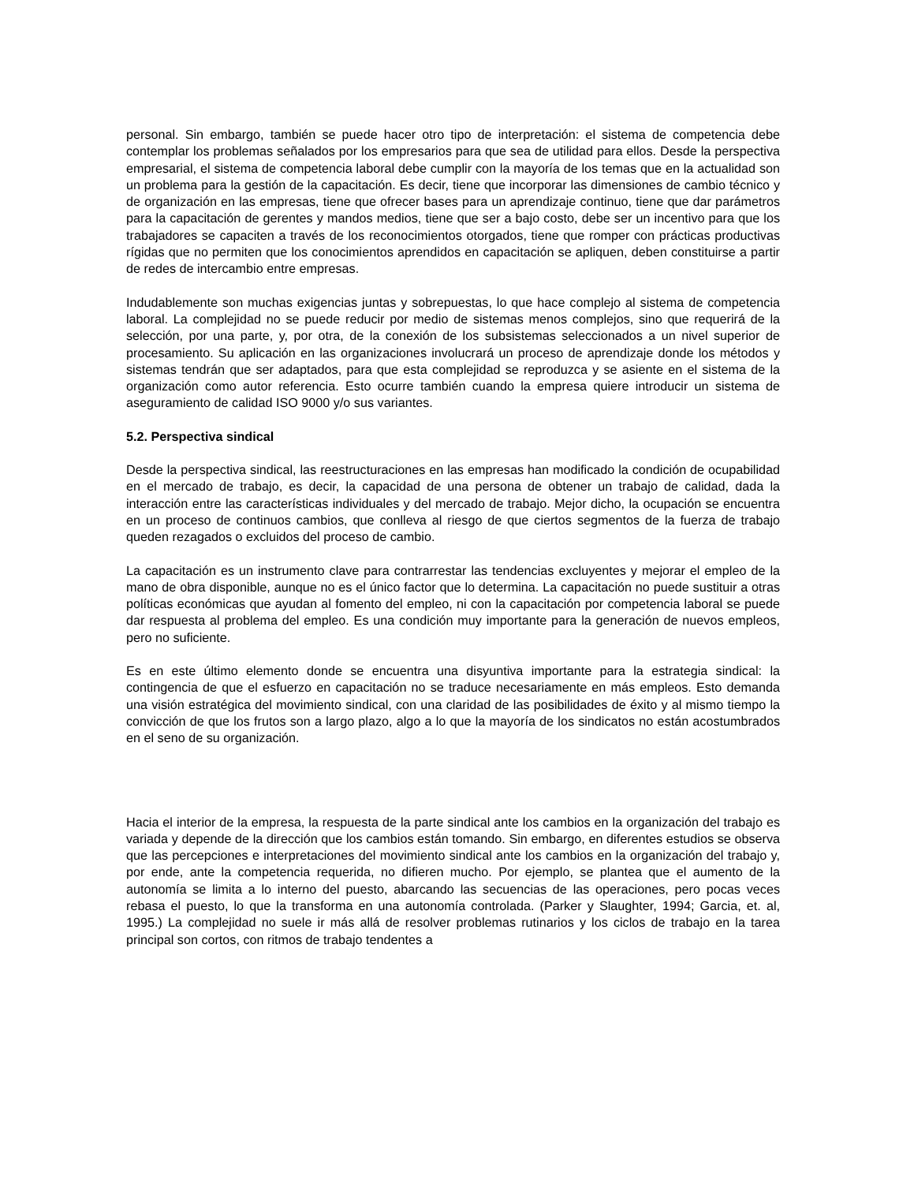personal. Sin embargo, también se puede hacer otro tipo de interpretación: el sistema de competencia debe contemplar los problemas señalados por los empresarios para que sea de utilidad para ellos. Desde la perspectiva empresarial, el sistema de competencia laboral debe cumplir con la mayoría de los temas que en la actualidad son un problema para la gestión de la capacitación. Es decir, tiene que incorporar las dimensiones de cambio técnico y de organización en las empresas, tiene que ofrecer bases para un aprendizaje continuo, tiene que dar parámetros para la capacitación de gerentes y mandos medios, tiene que ser a bajo costo, debe ser un incentivo para que los trabajadores se capaciten a través de los reconocimientos otorgados, tiene que romper con prácticas productivas rígidas que no permiten que los conocimientos aprendidos en capacitación se apliquen, deben constituirse a partir de redes de intercambio entre empresas.
Indudablemente son muchas exigencias juntas y sobrepuestas, lo que hace complejo al sistema de competencia laboral. La complejidad no se puede reducir por medio de sistemas menos complejos, sino que requerirá de la selección, por una parte, y, por otra, de la conexión de los subsistemas seleccionados a un nivel superior de procesamiento. Su aplicación en las organizaciones involucrará un proceso de aprendizaje donde los métodos y sistemas tendrán que ser adaptados, para que esta complejidad se reproduzca y se asiente en el sistema de la organización como autor referencia. Esto ocurre también cuando la empresa quiere introducir un sistema de aseguramiento de calidad ISO 9000 y/o sus variantes.
5.2. Perspectiva sindical
Desde la perspectiva sindical, las reestructuraciones en las empresas han modificado la condición de ocupabilidad en el mercado de trabajo, es decir, la capacidad de una persona de obtener un trabajo de calidad, dada la interacción entre las características individuales y del mercado de trabajo. Mejor dicho, la ocupación se encuentra en un proceso de continuos cambios, que conlleva al riesgo de que ciertos segmentos de la fuerza de trabajo queden rezagados o excluidos del proceso de cambio.
La capacitación es un instrumento clave para contrarrestar las tendencias excluyentes y mejorar el empleo de la mano de obra disponible, aunque no es el único factor que lo determina. La capacitación no puede sustituir a otras políticas económicas que ayudan al fomento del empleo, ni con la capacitación por competencia laboral se puede dar respuesta al problema del empleo. Es una condición muy importante para la generación de nuevos empleos, pero no suficiente.
Es en este último elemento donde se encuentra una disyuntiva importante para la estrategia sindical: la contingencia de que el esfuerzo en capacitación no se traduce necesariamente en más empleos. Esto demanda una visión estratégica del movimiento sindical, con una claridad de las posibilidades de éxito y al mismo tiempo la convicción de que los frutos son a largo plazo, algo a lo que la mayoría de los sindicatos no están acostumbrados en el seno de su organización.
Hacia el interior de la empresa, la respuesta de la parte sindical ante los cambios en la organización del trabajo es variada y depende de la dirección que los cambios están tomando. Sin embargo, en diferentes estudios se observa que las percepciones e interpretaciones del movimiento sindical ante los cambios en la organización del trabajo y, por ende, ante la competencia requerida, no difieren mucho. Por ejemplo, se plantea que el aumento de la autonomía se limita a lo interno del puesto, abarcando las secuencias de las operaciones, pero pocas veces rebasa el puesto, lo que la transforma en una autonomía controlada. (Parker y Slaughter, 1994; Garcia, et. al, 1995.) La complejidad no suele ir más allá de resolver problemas rutinarios y los ciclos de trabajo en la tarea principal son cortos, con ritmos de trabajo tendentes a